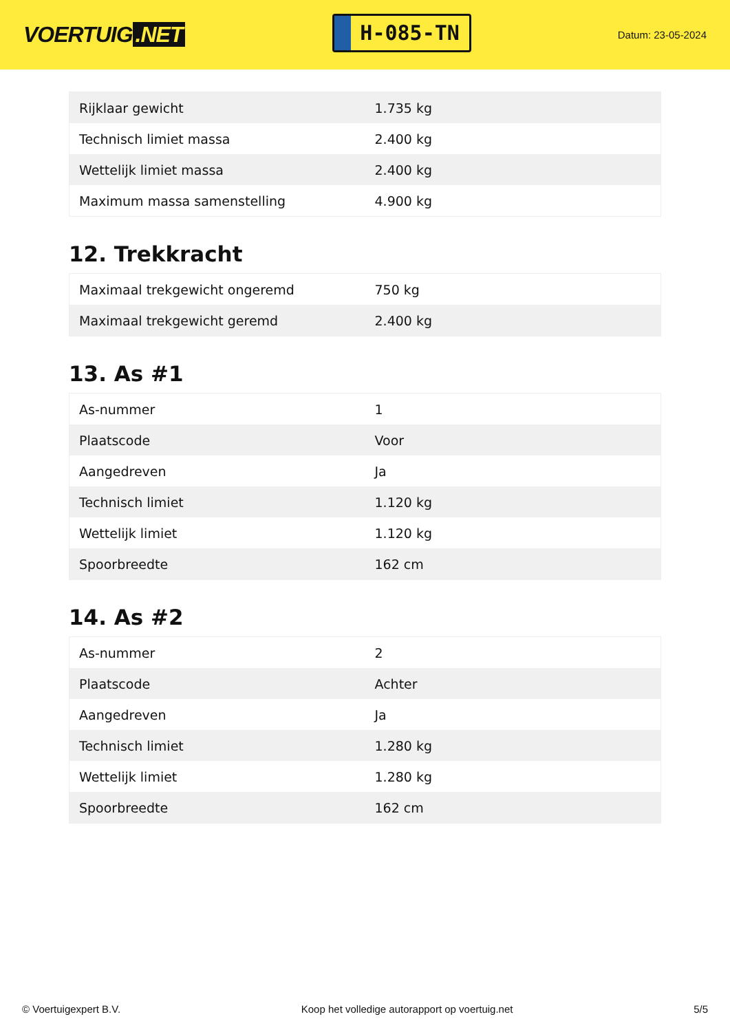VOERTUIG.NET
H-085-TN
Datum: 23-05-2024
| Rijklaar gewicht | 1.735 kg |
| Technisch limiet massa | 2.400 kg |
| Wettelijk limiet massa | 2.400 kg |
| Maximum massa samenstelling | 4.900 kg |
12. Trekkracht
| Maximaal trekgewicht ongeremd | 750 kg |
| Maximaal trekgewicht geremd | 2.400 kg |
13. As #1
| As-nummer | 1 |
| Plaatscode | Voor |
| Aangedreven | Ja |
| Technisch limiet | 1.120 kg |
| Wettelijk limiet | 1.120 kg |
| Spoorbreedte | 162 cm |
14. As #2
| As-nummer | 2 |
| Plaatscode | Achter |
| Aangedreven | Ja |
| Technisch limiet | 1.280 kg |
| Wettelijk limiet | 1.280 kg |
| Spoorbreedte | 162 cm |
© Voertuigexpert B.V. Koop het volledige autorapport op voertuig.net 5/5